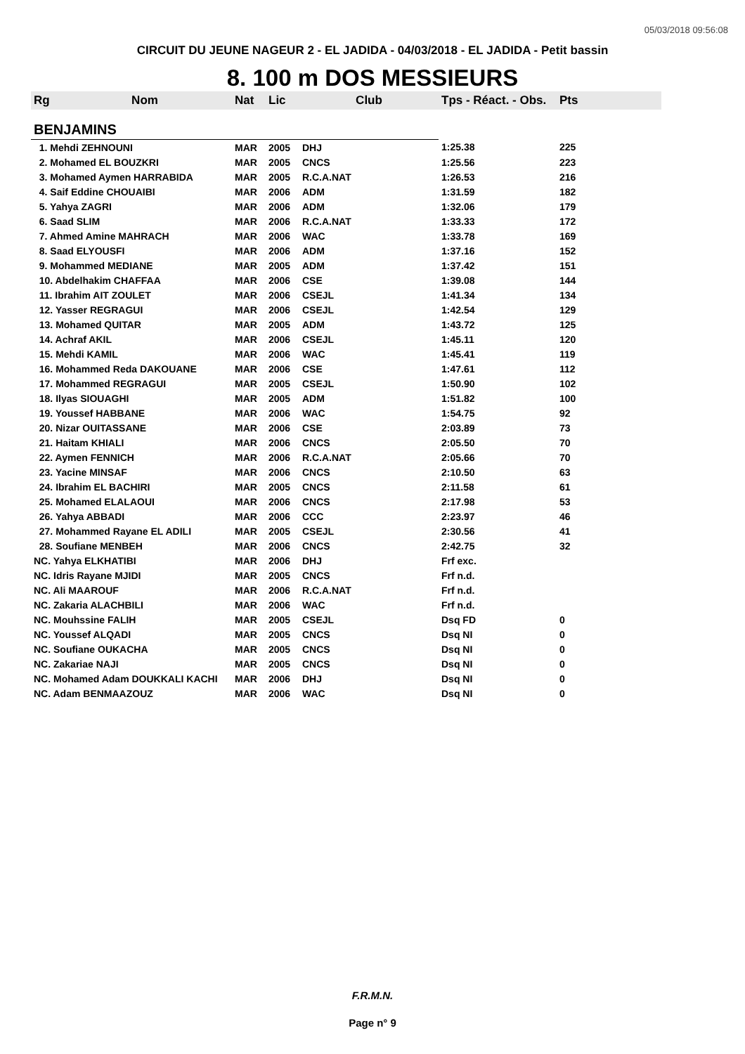05/03/2018 09:56:08
CIRCUIT DU JEUNE NAGEUR 2 - EL JADIDA - 04/03/2018 - EL JADIDA - Petit bassin
8. 100 m DOS MESSIEURS
| Rg | Nom | Nat | Lic | Club | Tps - Réact. - Obs. | Pts |
| --- | --- | --- | --- | --- | --- | --- |
| BENJAMINS | | | | | | |
| 1. Mehdi ZEHNOUNI | | MAR | 2005 | DHJ | 1:25.38 | 225 |
| 2. Mohamed EL BOUZKRI | | MAR | 2005 | CNCS | 1:25.56 | 223 |
| 3. Mohamed Aymen HARRABIDA | | MAR | 2005 | R.C.A.NAT | 1:26.53 | 216 |
| 4. Saif Eddine CHOUAIBI | | MAR | 2006 | ADM | 1:31.59 | 182 |
| 5. Yahya ZAGRI | | MAR | 2006 | ADM | 1:32.06 | 179 |
| 6. Saad SLIM | | MAR | 2006 | R.C.A.NAT | 1:33.33 | 172 |
| 7. Ahmed Amine MAHRACH | | MAR | 2006 | WAC | 1:33.78 | 169 |
| 8. Saad ELYOUSFI | | MAR | 2006 | ADM | 1:37.16 | 152 |
| 9. Mohammed MEDIANE | | MAR | 2005 | ADM | 1:37.42 | 151 |
| 10. Abdelhakim CHAFFAA | | MAR | 2006 | CSE | 1:39.08 | 144 |
| 11. Ibrahim AIT ZOULET | | MAR | 2006 | CSEJL | 1:41.34 | 134 |
| 12. Yasser REGRAGUI | | MAR | 2006 | CSEJL | 1:42.54 | 129 |
| 13. Mohamed QUITAR | | MAR | 2005 | ADM | 1:43.72 | 125 |
| 14. Achraf AKIL | | MAR | 2006 | CSEJL | 1:45.11 | 120 |
| 15. Mehdi KAMIL | | MAR | 2006 | WAC | 1:45.41 | 119 |
| 16. Mohammed Reda DAKOUANE | | MAR | 2006 | CSE | 1:47.61 | 112 |
| 17. Mohammed REGRAGUI | | MAR | 2005 | CSEJL | 1:50.90 | 102 |
| 18. Ilyas SIOUAGHI | | MAR | 2005 | ADM | 1:51.82 | 100 |
| 19. Youssef HABBANE | | MAR | 2006 | WAC | 1:54.75 | 92 |
| 20. Nizar OUITASSANE | | MAR | 2006 | CSE | 2:03.89 | 73 |
| 21. Haitam KHIALI | | MAR | 2006 | CNCS | 2:05.50 | 70 |
| 22. Aymen FENNICH | | MAR | 2006 | R.C.A.NAT | 2:05.66 | 70 |
| 23. Yacine MINSAF | | MAR | 2006 | CNCS | 2:10.50 | 63 |
| 24. Ibrahim EL BACHIRI | | MAR | 2005 | CNCS | 2:11.58 | 61 |
| 25. Mohamed ELALAOUI | | MAR | 2006 | CNCS | 2:17.98 | 53 |
| 26. Yahya ABBADI | | MAR | 2006 | CCC | 2:23.97 | 46 |
| 27. Mohammed Rayane EL ADILI | | MAR | 2005 | CSEJL | 2:30.56 | 41 |
| 28. Soufiane MENBEH | | MAR | 2006 | CNCS | 2:42.75 | 32 |
| NC. Yahya ELKHATIBI | | MAR | 2006 | DHJ | Frf exc. | |
| NC. Idris Rayane MJIDI | | MAR | 2005 | CNCS | Frf n.d. | |
| NC. Ali MAAROUF | | MAR | 2006 | R.C.A.NAT | Frf n.d. | |
| NC. Zakaria ALACHBILI | | MAR | 2006 | WAC | Frf n.d. | |
| NC. Mouhssine FALIH | | MAR | 2005 | CSEJL | Dsq FD | 0 |
| NC. Youssef ALQADI | | MAR | 2005 | CNCS | Dsq NI | 0 |
| NC. Soufiane OUKACHA | | MAR | 2005 | CNCS | Dsq NI | 0 |
| NC. Zakariae NAJI | | MAR | 2005 | CNCS | Dsq NI | 0 |
| NC. Mohamed Adam DOUKKALI KACHI | | MAR | 2006 | DHJ | Dsq NI | 0 |
| NC. Adam BENMAAZOUZ | | MAR | 2006 | WAC | Dsq NI | 0 |
F.R.M.N.
Page n° 9